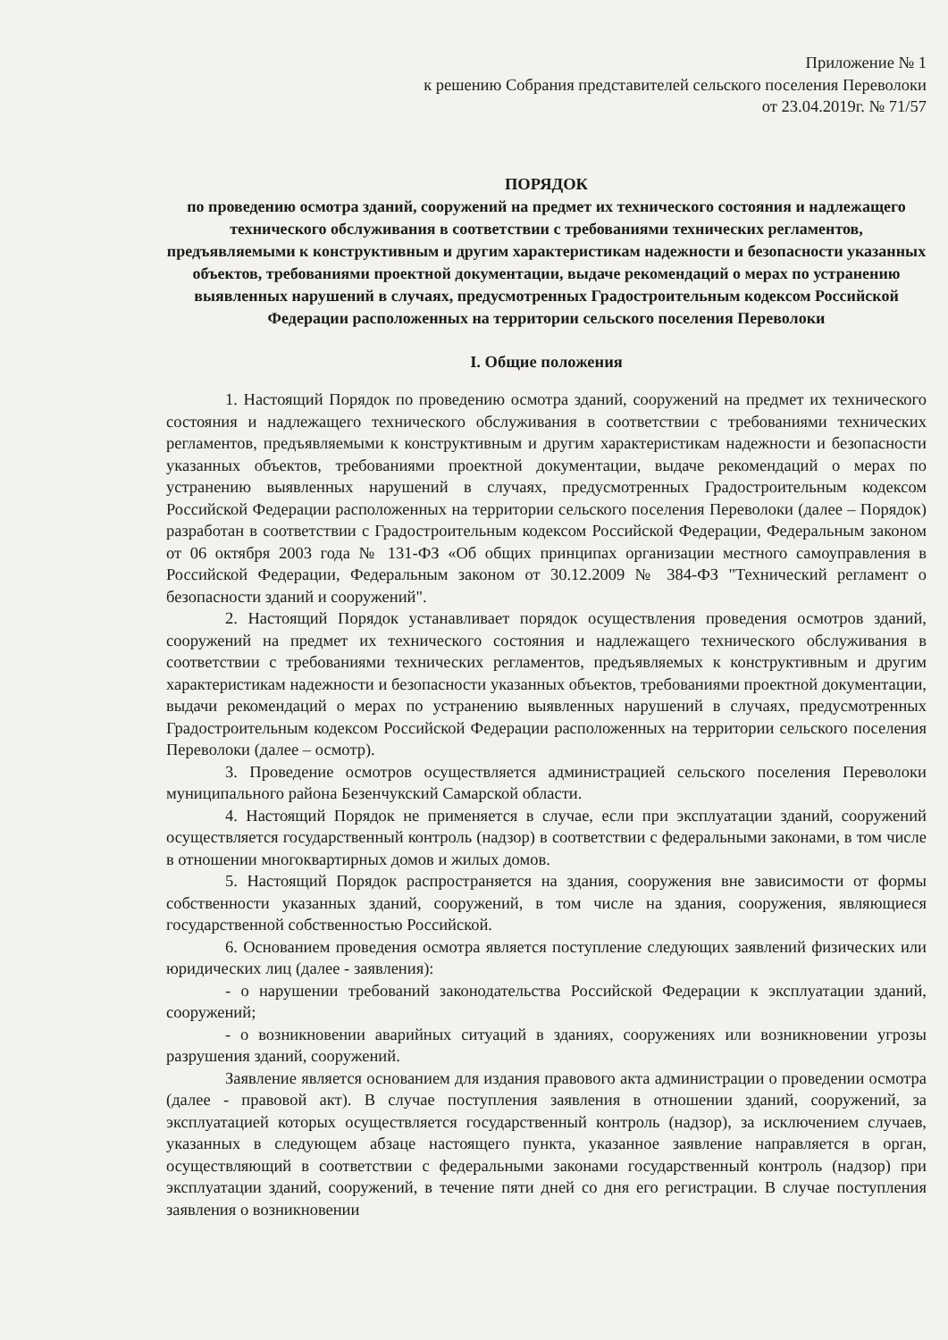Приложение № 1
к решению Собрания представителей сельского поселения Переволоки
от 23.04.2019г. № 71/57
ПОРЯДОК
по проведению осмотра зданий, сооружений на предмет их технического состояния и надлежащего технического обслуживания в соответствии с требованиями технических регламентов, предъявляемыми к конструктивным и другим характеристикам надежности и безопасности указанных объектов, требованиями проектной документации, выдаче рекомендаций о мерах по устранению выявленных нарушений в случаях, предусмотренных Градостроительным кодексом Российской Федерации расположенных на территории сельского поселения Переволоки
I. Общие положения
1. Настоящий Порядок по проведению осмотра зданий, сооружений на предмет их технического состояния и надлежащего технического обслуживания в соответствии с требованиями технических регламентов, предъявляемыми к конструктивным и другим характеристикам надежности и безопасности указанных объектов, требованиями проектной документации, выдаче рекомендаций о мерах по устранению выявленных нарушений в случаях, предусмотренных Градостроительным кодексом Российской Федерации расположенных на территории сельского поселения Переволоки (далее – Порядок) разработан в соответствии с Градостроительным кодексом Российской Федерации, Федеральным законом от 06 октября 2003 года № 131-ФЗ «Об общих принципах организации местного самоуправления в Российской Федерации, Федеральным законом от 30.12.2009 № 384-ФЗ "Технический регламент о безопасности зданий и сооружений".
2. Настоящий Порядок устанавливает порядок осуществления проведения осмотров зданий, сооружений на предмет их технического состояния и надлежащего технического обслуживания в соответствии с требованиями технических регламентов, предъявляемых к конструктивным и другим характеристикам надежности и безопасности указанных объектов, требованиями проектной документации, выдачи рекомендаций о мерах по устранению выявленных нарушений в случаях, предусмотренных Градостроительным кодексом Российской Федерации расположенных на территории сельского поселения Переволоки (далее – осмотр).
3. Проведение осмотров осуществляется администрацией сельского поселения Переволоки муниципального района Безенчукский Самарской области.
4. Настоящий Порядок не применяется в случае, если при эксплуатации зданий, сооружений осуществляется государственный контроль (надзор) в соответствии с федеральными законами, в том числе в отношении многоквартирных домов и жилых домов.
5. Настоящий Порядок распространяется на здания, сооружения вне зависимости от формы собственности указанных зданий, сооружений, в том числе на здания, сооружения, являющиеся государственной собственностью Российской.
6. Основанием проведения осмотра является поступление следующих заявлений физических или юридических лиц (далее - заявления):
- о нарушении требований законодательства Российской Федерации к эксплуатации зданий, сооружений;
- о возникновении аварийных ситуаций в зданиях, сооружениях или возникновении угрозы разрушения зданий, сооружений.
Заявление является основанием для издания правового акта администрации о проведении осмотра (далее - правовой акт). В случае поступления заявления в отношении зданий, сооружений, за эксплуатацией которых осуществляется государственный контроль (надзор), за исключением случаев, указанных в следующем абзаце настоящего пункта, указанное заявление направляется в орган, осуществляющий в соответствии с федеральными законами государственный контроль (надзор) при эксплуатации зданий, сооружений, в течение пяти дней со дня его регистрации. В случае поступления заявления о возникновении